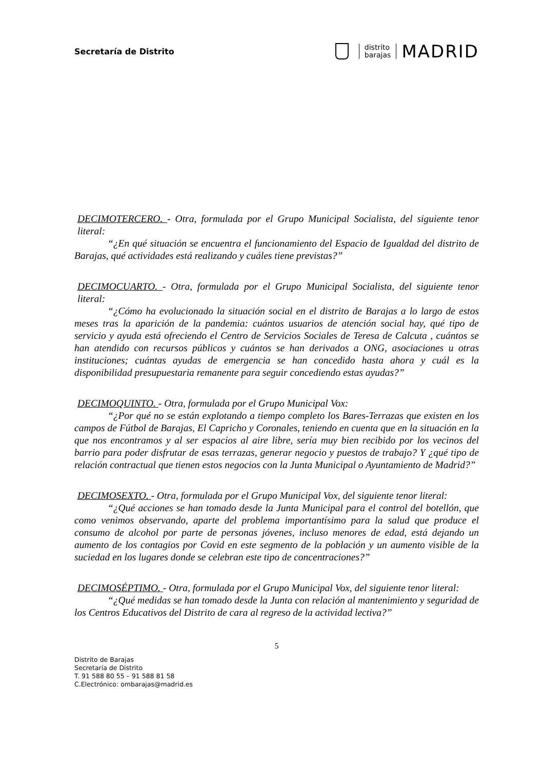Secretaría de Distrito
distrito
barajas
MADRID
DECIMOTERCERO. - Otra, formulada por el Grupo Municipal Socialista, del siguiente tenor literal:
“¿En qué situación se encuentra el funcionamiento del Espacio de Igualdad del distrito de Barajas, qué actividades está realizando y cuáles tiene previstas?”
DECIMOCUARTO. - Otra, formulada por el Grupo Municipal Socialista, del siguiente tenor literal:
“¿Cómo ha evolucionado la situación social en el distrito de Barajas a lo largo de estos meses tras la aparición de la pandemia: cuántos usuarios de atención social hay, qué tipo de servicio y ayuda está ofreciendo el Centro de Servicios Sociales de Teresa de Calcuta , cuántos se han atendido con recursos públicos y cuántos se han derivados a ONG, asociaciones u otras instituciones; cuántas ayudas de emergencia se han concedido hasta ahora y cuál es la disponibilidad presupuestaria remanente para seguir concediendo estas ayudas?”
DECIMOQUINTO. - Otra, formulada por el Grupo Municipal Vox:
“¿Por qué no se están explotando a tiempo completo los Bares-Terrazas que existen en los campos de Fútbol de Barajas, El Capricho y Coronales, teniendo en cuenta que en la situación en la que nos encontramos y al ser espacios al aire libre, sería muy bien recibido por los vecinos del barrio para poder disfrutar de esas terrazas, generar negocio y puestos de trabajo? Y ¿qué tipo de relación contractual que tienen estos negocios con la Junta Municipal o Ayuntamiento de Madrid?”
DECIMOSEXTO. - Otra, formulada por el Grupo Municipal Vox, del siguiente tenor literal:
“¿Qué acciones se han tomado desde la Junta Municipal para el control del botellón, que como venimos observando, aparte del problema importantísimo para la salud que produce el consumo de alcohol por parte de personas jóvenes, incluso menores de edad, está dejando un aumento de los contagios por Covid en este segmento de la población y un aumento visible de la suciedad en los lugares donde se celebran este tipo de concentraciones?”
DECIMOSÉPTIMO. - Otra, formulada por el Grupo Municipal Vox, del siguiente tenor literal:
“¿Qué medidas se han tomado desde la Junta con relación al mantenimiento y seguridad de los Centros Educativos del Distrito de cara al regreso de la actividad lectiva?”
5
Distrito de Barajas
Secretaría de Distrito
T. 91 588 80 55 – 91 588 81 58
C.Electrónico: ombarajas@madrid.es